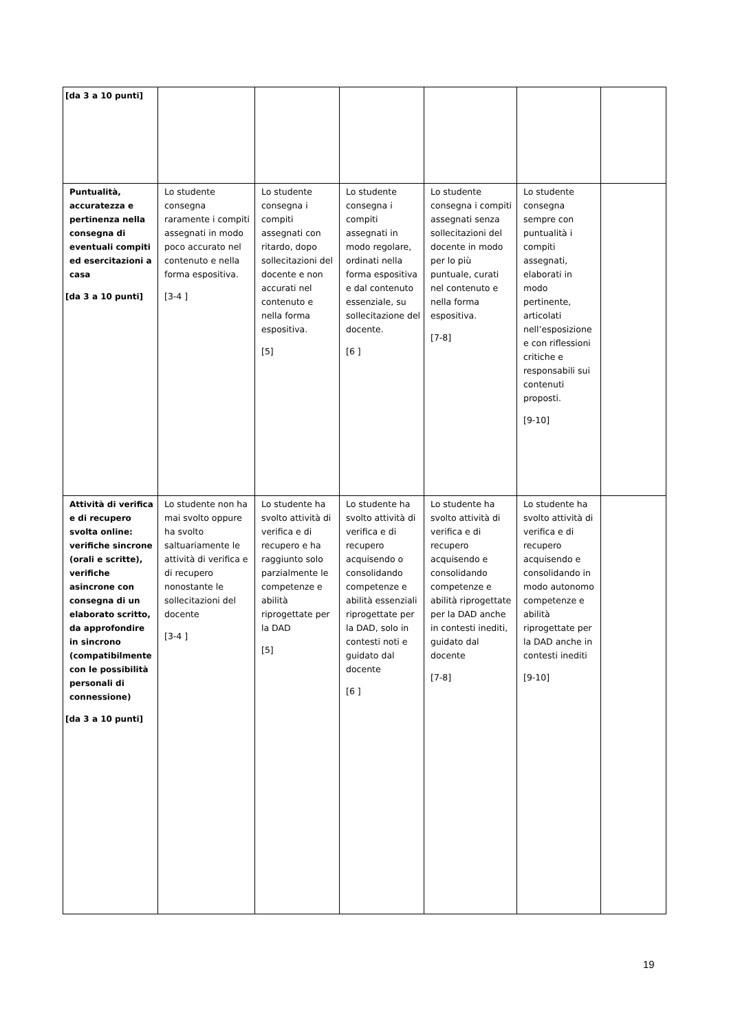| [da 3 a 10 punti] | | | | | | |
| Puntualità, accuratezza e pertinenza nella consegna di eventuali compiti ed esercitazioni a casa [da 3 a 10 punti] | Lo studente consegna raramente i compiti assegnati in modo poco accurato nel contenuto e nella forma espositiva. [3-4 ] | Lo studente consegna i compiti assegnati con ritardo, dopo sollecitazioni del docente e non accurati nel contenuto e nella forma espositiva. [5] | Lo studente consegna i compiti assegnati in modo regolare, ordinati nella forma espositiva e dal contenuto essenziale, su sollecitazione del docente. [6 ] | Lo studente consegna i compiti assegnati senza sollecitazioni del docente in modo per lo più puntuale, curati nel contenuto e nella forma espositiva. [7-8] | Lo studente consegna sempre con puntualità i compiti assegnati, elaborati in modo pertinente, articolati nell’esposizione e con riflessioni critiche e responsabili sui contenuti proposti. [9-10] | |
| Attività di verifica e di recupero svolta online: verifiche sincrone (orali e scritte), verifiche asincrone con consegna di un elaborato scritto, da approfondire in sincrono (compatibilmente con le possibilità personali di connessione) [da 3 a 10 punti] | Lo studente non ha mai svolto oppure ha svolto saltuariamente le attività di verifica e di recupero nonostante le sollecitazioni del docente [3-4 ] | Lo studente ha svolto attività di verifica e di recupero e ha raggiunto solo parzialmente le competenze e abilità riprogettate per la DAD [5] | Lo studente ha svolto attività di verifica e di recupero acquisendo o consolidando competenze e abilità essenziali riprogettate per la DAD, solo in contesti noti e guidato dal docente [6 ] | Lo studente ha svolto attività di verifica e di recupero acquisendo e consolidando competenze e abilità riprogettate per la DAD anche in contesti inediti, guidato dal docente [7-8] | Lo studente ha svolto attività di verifica e di recupero acquisendo e consolidando in modo autonomo competenze e abilità riprogettate per la DAD anche in contesti inediti [9-10] | |
19